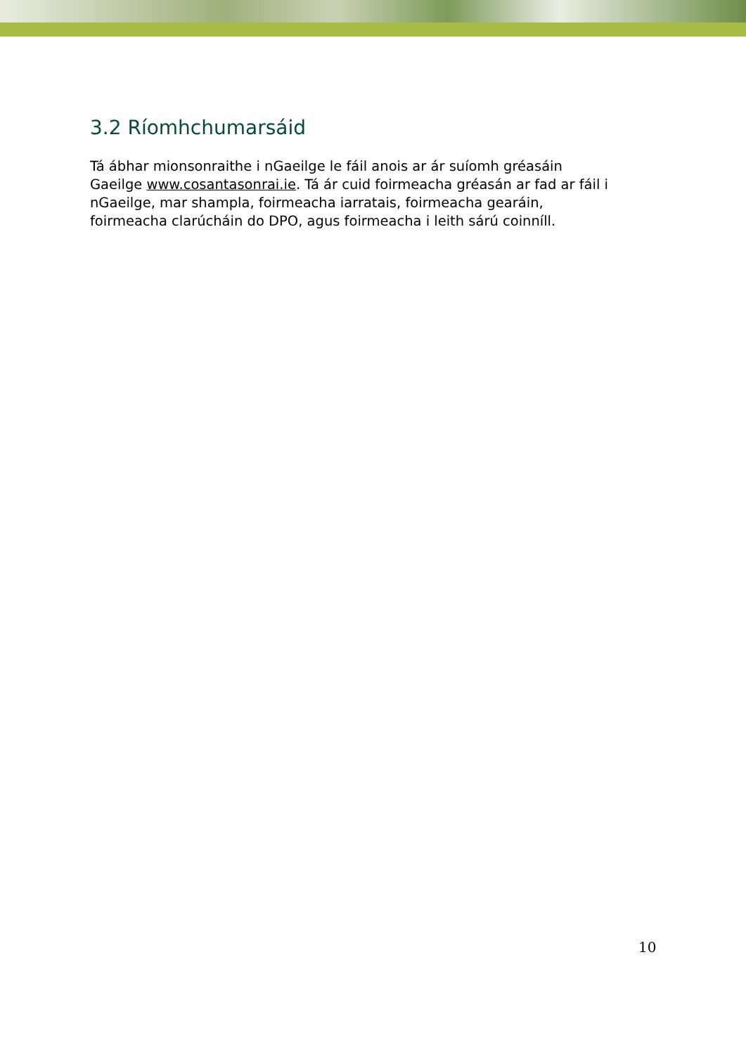3.2 Ríomhchumarsáid
Tá ábhar mionsonraithe i nGaeilge le fáil anois ar ár suíomh gréasáin Gaeilge www.cosantasonrai.ie. Tá ár cuid foirmeacha gréasán ar fad ar fáil i nGaeilge, mar shampla, foirmeacha iarratais, foirmeacha gearáin, foirmeacha clarúcháin do DPO, agus foirmeacha i leith sárú coinníll.
10